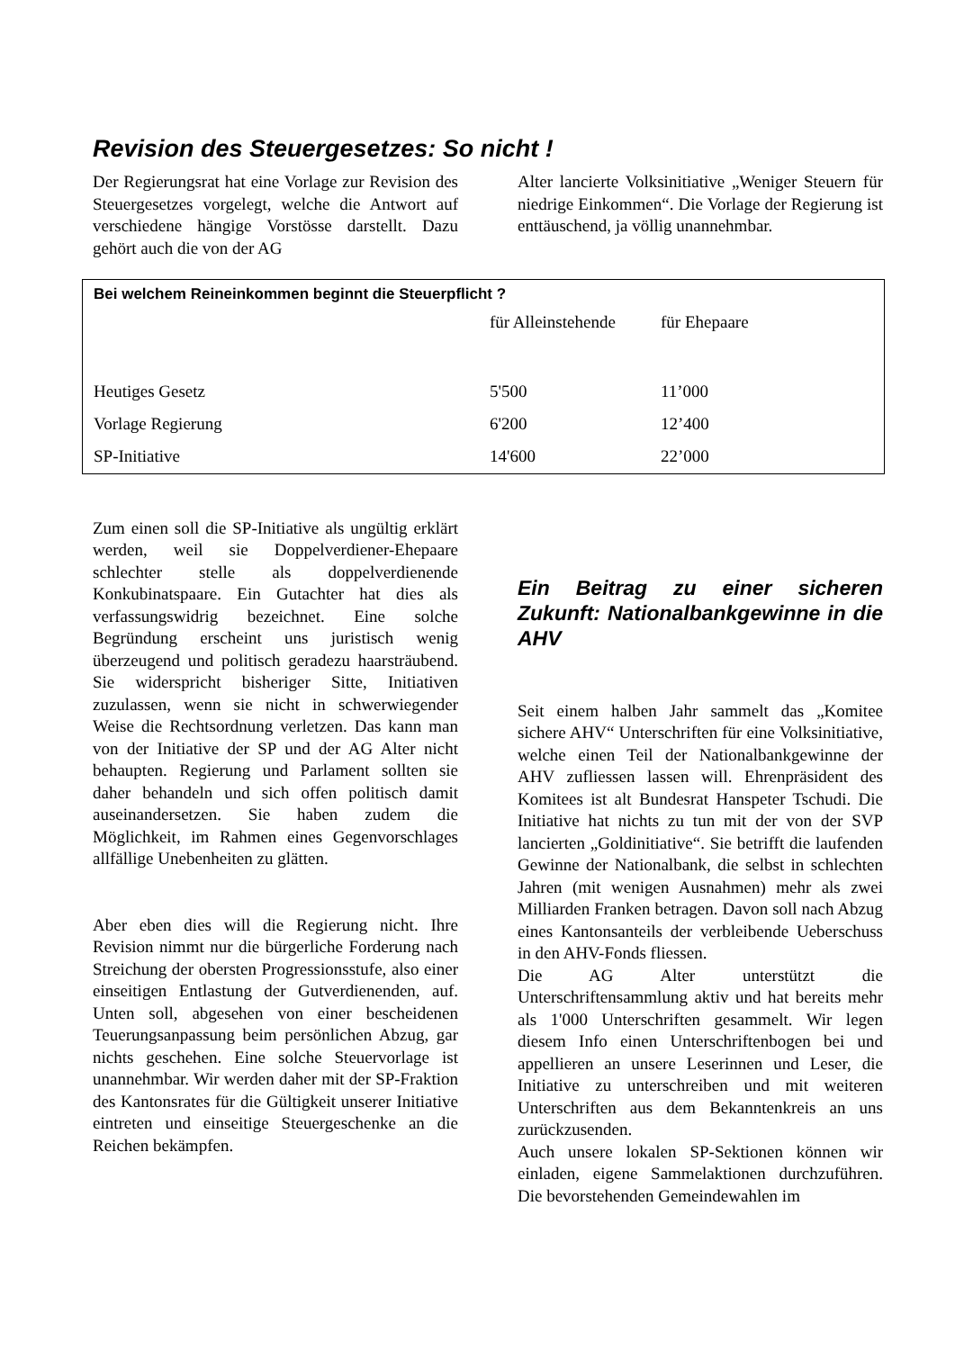Revision des Steuergesetzes: So nicht !
Der Regierungsrat hat eine Vorlage zur Revision des Steuergesetzes vorgelegt, welche die Antwort auf verschiedene hängige Vorstösse darstellt. Dazu gehört auch die von der AG
Alter lancierte Volksinitiative „Weniger Steuern für niedrige Einkommen“. Die Vorlage der Regierung ist enttäuschend, ja völlig unannehmbar.
Bei welchem Reineinkommen beginnt die Steuerpflicht ?
| | für Alleinstehende | für Ehepaare |
| --- | --- | --- |
| Heutiges Gesetz | 5'500 | 11’000 |
| Vorlage Regierung | 6'200 | 12’400 |
| SP-Initiative | 14'600 | 22’000 |
Zum einen soll die SP-Initiative als ungültig erklärt werden, weil sie Doppelverdiener-Ehepaare schlechter stelle als doppelverdienende Konkubinatspaare. Ein Gutachter hat dies als verfassungswidrig bezeichnet. Eine solche Begründung erscheint uns juristisch wenig überzeugend und politisch geradezu haarsträubend. Sie widerspricht bisheriger Sitte, Initiativen zuzulassen, wenn sie nicht in schwerwiegender Weise die Rechtsordnung verletzen. Das kann man von der Initiative der SP und der AG Alter nicht behaupten. Regierung und Parlament sollten sie daher behandeln und sich offen politisch damit auseinandersetzen. Sie haben zudem die Möglichkeit, im Rahmen eines Gegenvorschlages allfällige Unebenheiten zu glätten.
Aber eben dies will die Regierung nicht. Ihre Revision nimmt nur die bürgerliche Forderung nach Streichung der obersten Progressionsstufe, also einer einseitigen Entlastung der Gutverdienenden, auf. Unten soll, abgesehen von einer bescheidenen Teuerungsanpassung beim persönlichen Abzug, gar nichts geschehen. Eine solche Steuervorlage ist unannehmbar. Wir werden daher mit der SP-Fraktion des Kantonsrates für die Gültigkeit unserer Initiative eintreten und einseitige Steuergeschenke an die Reichen bekämpfen.
Ein Beitrag zu einer sicheren Zukunft: Nationalbankgewinne in die AHV
Seit einem halben Jahr sammelt das „Komitee sichere AHV“ Unterschriften für eine Volksinitiative, welche einen Teil der Nationalbankgewinne der AHV zufliessen lassen will. Ehrenpräsident des Komitees ist alt Bundesrat Hanspeter Tschudi. Die Initiative hat nichts zu tun mit der von der SVP lancierten „Goldinitiative“. Sie betrifft die laufenden Gewinne der Nationalbank, die selbst in schlechten Jahren (mit wenigen Ausnahmen) mehr als zwei Milliarden Franken betragen. Davon soll nach Abzug eines Kantonsanteils der verbleibende Ueberschuss in den AHV-Fonds fliessen.
Die AG Alter unterstützt die Unterschriftensammlung aktiv und hat bereits mehr als 1'000 Unterschriften gesammelt. Wir legen diesem Info einen Unterschriftenbogen bei und appellieren an unsere Leserinnen und Leser, die Initiative zu unterschreiben und mit weiteren Unterschriften aus dem Bekanntenkreis an uns zurückzusenden.
Auch unsere lokalen SP-Sektionen können wir einladen, eigene Sammelaktionen durchzuführen. Die bevorstehenden Gemeindewahlen im